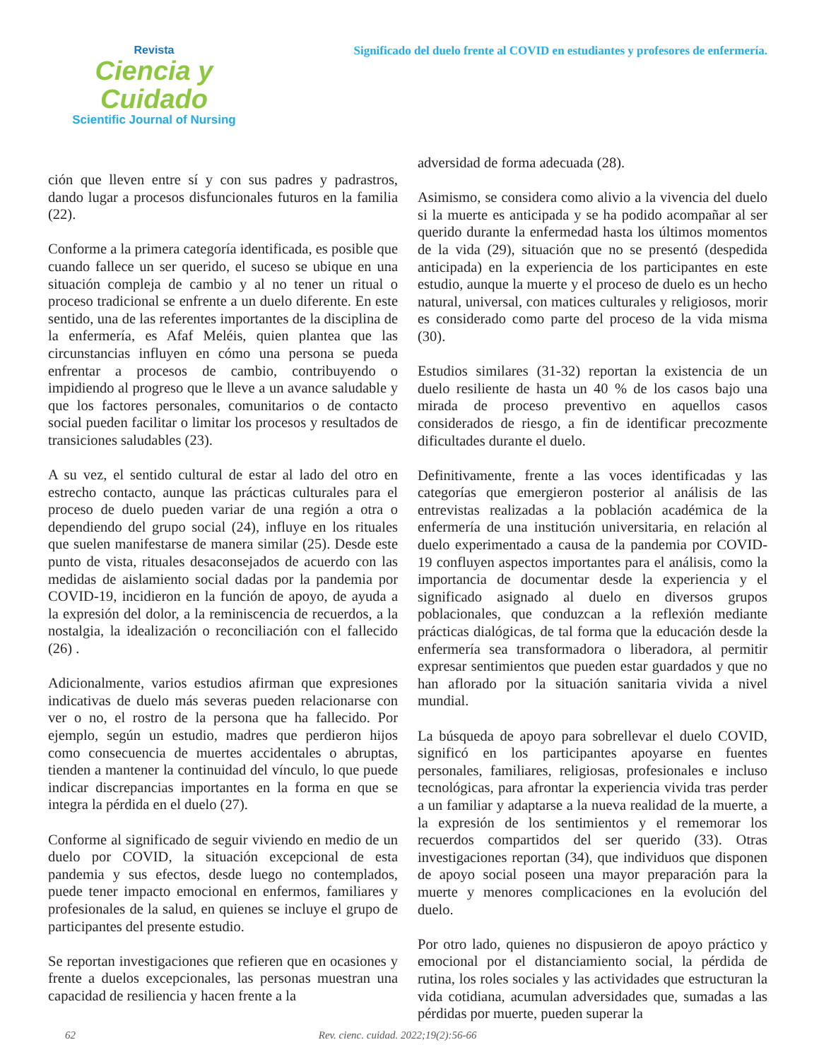Revista
Ciencia y Cuidado
Scientific Journal of Nursing
Significado del duelo frente al COVID en estudiantes y profesores de enfermería.
ción que lleven entre sí y con sus padres y padrastros, dando lugar a procesos disfuncionales futuros en la familia (22).
Conforme a la primera categoría identificada, es posible que cuando fallece un ser querido, el suceso se ubique en una situación compleja de cambio y al no tener un ritual o proceso tradicional se enfrente a un duelo diferente. En este sentido, una de las referentes importantes de la disciplina de la enfermería, es Afaf Meléis, quien plantea que las circunstancias influyen en cómo una persona se pueda enfrentar a procesos de cambio, contribuyendo o impidiendo al progreso que le lleve a un avance saludable y que los factores personales, comunitarios o de contacto social pueden facilitar o limitar los procesos y resultados de transiciones saludables (23).
A su vez, el sentido cultural de estar al lado del otro en estrecho contacto, aunque las prácticas culturales para el proceso de duelo pueden variar de una región a otra o dependiendo del grupo social (24), influye en los rituales que suelen manifestarse de manera similar (25). Desde este punto de vista, rituales desaconsejados de acuerdo con las medidas de aislamiento social dadas por la pandemia por COVID-19, incidieron en la función de apoyo, de ayuda a la expresión del dolor, a la reminiscencia de recuerdos, a la nostalgia, la idealización o reconciliación con el fallecido (26) .
Adicionalmente, varios estudios afirman que expresiones indicativas de duelo más severas pueden relacionarse con ver o no, el rostro de la persona que ha fallecido. Por ejemplo, según un estudio, madres que perdieron hijos como consecuencia de muertes accidentales o abruptas, tienden a mantener la continuidad del vínculo, lo que puede indicar discrepancias importantes en la forma en que se integra la pérdida en el duelo (27).
Conforme al significado de seguir viviendo en medio de un duelo por COVID, la situación excepcional de esta pandemia y sus efectos, desde luego no contemplados, puede tener impacto emocional en enfermos, familiares y profesionales de la salud, en quienes se incluye el grupo de participantes del presente estudio.
Se reportan investigaciones que refieren que en ocasiones y frente a duelos excepcionales, las personas muestran una capacidad de resiliencia y hacen frente a la
adversidad de forma adecuada (28).
Asimismo, se considera como alivio a la vivencia del duelo si la muerte es anticipada y se ha podido acompañar al ser querido durante la enfermedad hasta los últimos momentos de la vida (29), situación que no se presentó (despedida anticipada) en la experiencia de los participantes en este estudio, aunque la muerte y el proceso de duelo es un hecho natural, universal, con matices culturales y religiosos, morir es considerado como parte del proceso de la vida misma (30).
Estudios similares (31-32) reportan la existencia de un duelo resiliente de hasta un 40 % de los casos bajo una mirada de proceso preventivo en aquellos casos considerados de riesgo, a fin de identificar precozmente dificultades durante el duelo.
Definitivamente, frente a las voces identificadas y las categorías que emergieron posterior al análisis de las entrevistas realizadas a la población académica de la enfermería de una institución universitaria, en relación al duelo experimentado a causa de la pandemia por COVID-19 confluyen aspectos importantes para el análisis, como la importancia de documentar desde la experiencia y el significado asignado al duelo en diversos grupos poblacionales, que conduzcan a la reflexión mediante prácticas dialógicas, de tal forma que la educación desde la enfermería sea transformadora o liberadora, al permitir expresar sentimientos que pueden estar guardados y que no han aflorado por la situación sanitaria vivida a nivel mundial.
La búsqueda de apoyo para sobrellevar el duelo COVID, significó en los participantes apoyarse en fuentes personales, familiares, religiosas, profesionales e incluso tecnológicas, para afrontar la experiencia vivida tras perder a un familiar y adaptarse a la nueva realidad de la muerte, a la expresión de los sentimientos y el rememorar los recuerdos compartidos del ser querido (33). Otras investigaciones reportan (34), que individuos que disponen de apoyo social poseen una mayor preparación para la muerte y menores complicaciones en la evolución del duelo.
Por otro lado, quienes no dispusieron de apoyo práctico y emocional por el distanciamiento social, la pérdida de rutina, los roles sociales y las actividades que estructuran la vida cotidiana, acumulan adversidades que, sumadas a las pérdidas por muerte, pueden superar la
62 Rev. cienc. cuidad. 2022;19(2):56-66